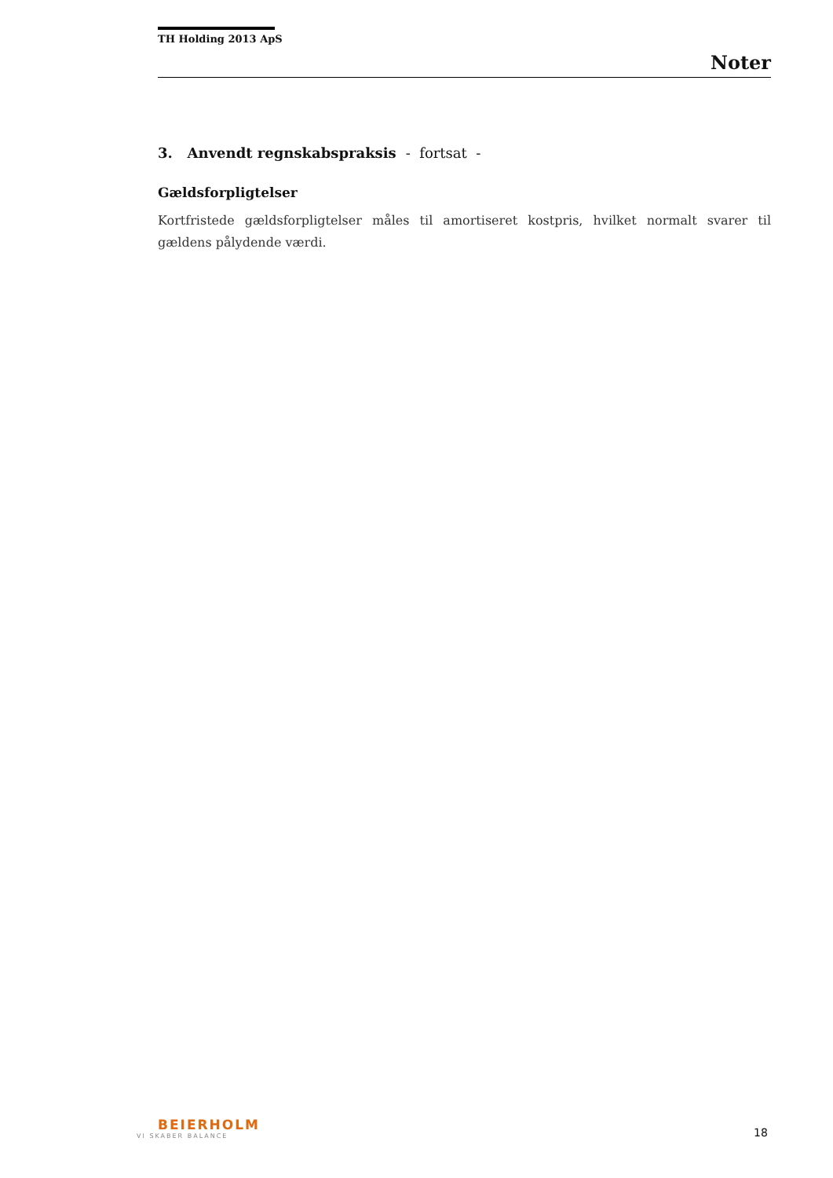TH Holding 2013 ApS
Noter
3. Anvendt regnskabspraksis - fortsat -
Gældsforpligtelser
Kortfristede gældsforpligtelser måles til amortiseret kostpris, hvilket normalt svarer til gældens pålydende værdi.
BEIERHOLM
VI SKABER BALANCE
18